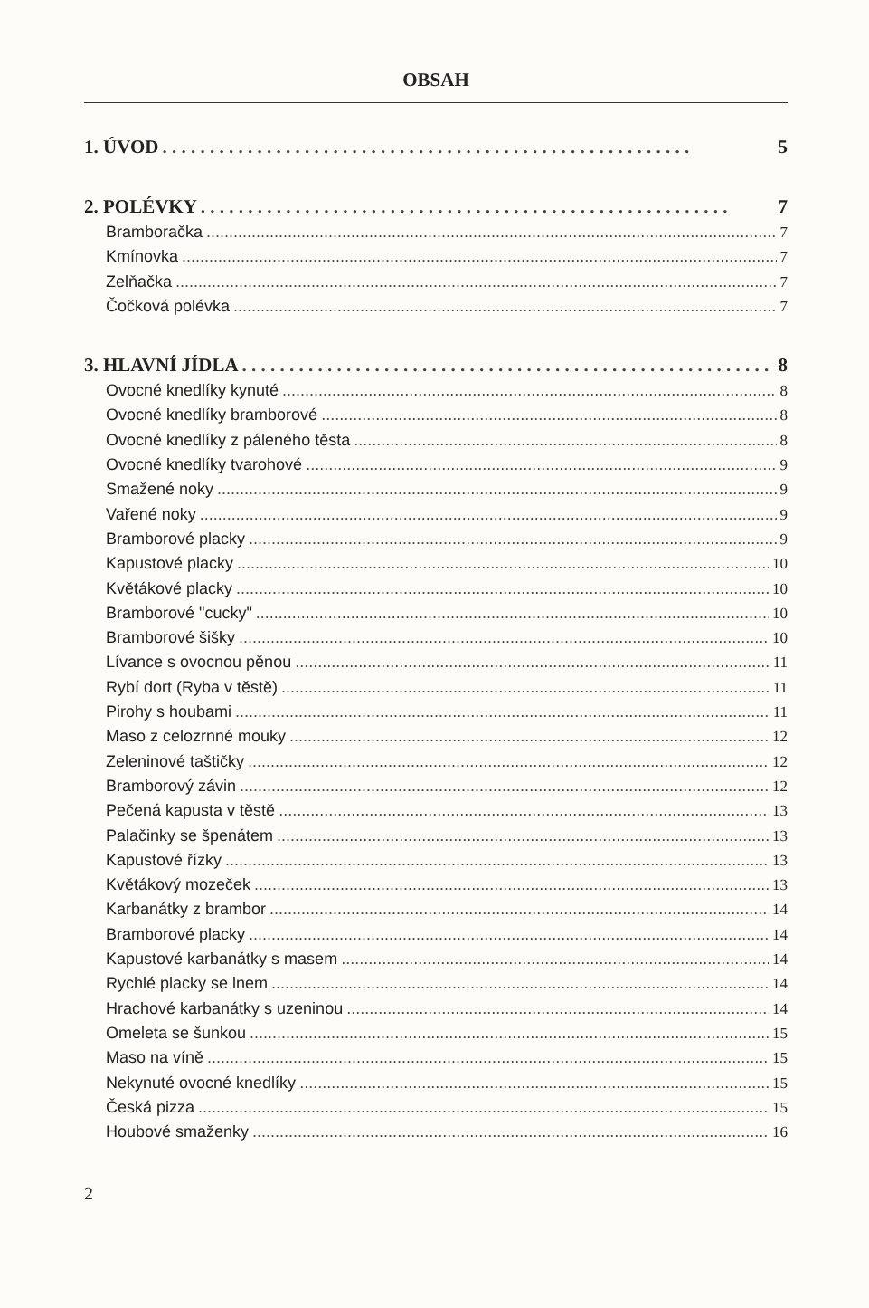OBSAH
1. ÚVOD 5
2. POLÉVKY 7
Bramboračka 7
Kmínovka 7
Zelňačka 7
Čočková polévka 7
3. HLAVNÍ JÍDLA 8
Ovocné knedlíky kynuté 8
Ovocné knedlíky bramborové 8
Ovocné knedlíky z páleného těsta 8
Ovocné knedlíky tvarohové 9
Smažené noky 9
Vařené noky 9
Bramborové placky 9
Kapustové placky 10
Květákové placky 10
Bramborové "cucky" 10
Bramborové šišky 10
Lívance s ovocnou pěnou 11
Rybí dort (Ryba v těstě) 11
Pirohy s houbami 11
Maso z celozrnné mouky 12
Zeleninové taštičky 12
Bramborový závin 12
Pečená kapusta v těstě 13
Palačinky se špenátem 13
Kapustové řízky 13
Květákový mozeček 13
Karbanátky z brambor 14
Bramborové placky 14
Kapustové karbanátky s masem 14
Rychlé placky se lnem 14
Hrachové karbanátky s uzeninou 14
Omeleta se šunkou 15
Maso na víně 15
Nekynuté ovocné knedlíky 15
Česká pizza 15
Houbové smaženky 16
2